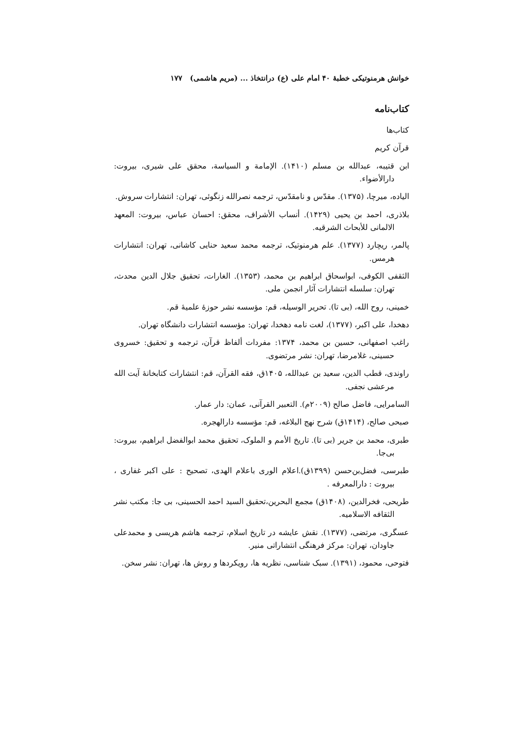خوانش هرمنوتیکی خطبهٔ ۴۰ امام علی (ع) درانتخاذ ... (مریم هاشمی) ۱۷۷
کتاب‌نامه
کتاب‌ها
قرآن کریم
ابن قتیبه، عبدالله بن مسلم (۱۴۱۰). الإمامة و السیاسة، محقق علی شیری، بیروت: دارالأضواء.
الیاده، میرچا، (۱۳۷۵). مقدّس و نامقدّس، ترجمه نصرالله زنگوئی، تهران: انتشارات سروش.
بلاذری، احمد بن یحیی (۱۴۲۹). أنساب الأشراف، محقق: احسان عباس، بیروت: المعهد الالمانی للأبحاث الشرقیه.
پالمر، ریچارد (۱۳۷۷). علم هرمنوتیک، ترجمه محمد سعید حنایی کاشانی، تهران: انتشارات هرمس.
الثقفی الکوفی، ابواسحاق ابراهیم بن محمد، (۱۳۵۳). الغارات، تحقیق جلال الدین محدث، تهران: سلسله انتشارات آثار انجمن ملی.
خمینی، روح الله، (بی تا). تحریر الوسیله، قم: مؤسسه نشر حوزهٔ علمیهٔ قم.
دهخدا، علی اکبر، (۱۳۷۷)، لغت نامه دهخدا، تهران: مؤسسه انتشارات دانشگاه تهران.
راغب اصفهانی، حسین بن محمد، ۱۳۷۴: مفردات ألفاظ قرآن، ترجمه و تحقیق: خسروی حسینی، غلامرضا، تهران: نشر مرتضوی.
راوندی، قطب الدین، سعید بن عبدالله، ۱۴۰۵ق، فقه القرآن، قم: انتشارات کتابخانهٔ آیت الله مرعشی نجفی.
السامرایی، فاضل صالح (۲۰۰۹م). التعبیر القرآنی، عمان: دار عمار.
صبحی صالح، (۱۴۱۴ق) شرح نهج البلاغه، قم: مؤسسه دارالهجره.
طبری، محمد بن جریر (بی تا). تاریخ الأمم و الملوک، تحقیق محمد ابوالفضل ابراهیم، بیروت: بی‌جا.
طبرسی، فضل‌بن‌حسن (۱۳۹۹ق).اعلام الوری باعلام الهدی، تصحیح : علی اکبر غفاری ، بیروت : دارالمعرفه .
طریحی، فخرالدین، (۱۴۰۸ق) مجمع البحرین،تحقیق السید احمد الحسینی، بی جا: مکتب نشر الثقافه الاسلامیه.
عسگری، مرتضی، (۱۳۷۷). نقش عایشه در تاریخ اسلام، ترجمه هاشم هریسی و محمدعلی جاودان، تهران: مرکز فرهنگی انتشاراتی منیر.
فتوحی، محمود، (۱۳۹۱). سبک شناسی، نظریه ها، رویکردها و روش ها، تهران: نشر سخن.